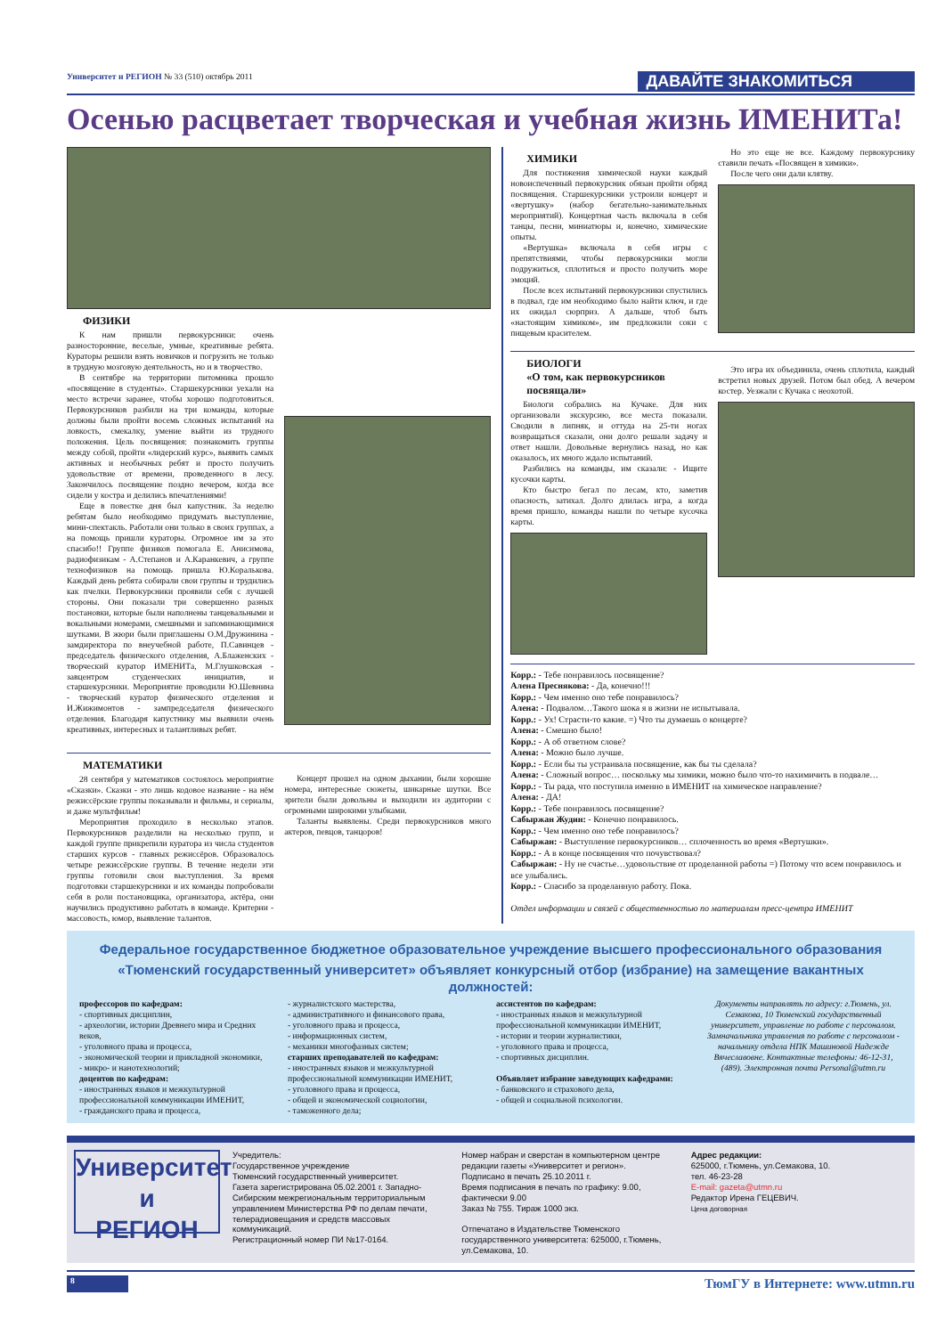Университет и РЕГИОН № 33 (510) октябрь 2011 ДАВАЙТЕ ЗНАКОМИТЬСЯ
Осенью расцветает творческая и учебная жизнь ИМЕНИТа!
ФИЗИКИ
К нам пришли первокурсники: очень разносторонние, веселые, умные, креативные ребята. Кураторы решили взять новичков и погрузить не только в трудную мозговую деятельность, но и в творчество.
В сентябре на территории питомника прошло «посвящение в студенты». Старшекурсники уехали на место встречи заранее, чтобы хорошо подготовиться. Первокурсников разбили на три команды, которые должны были пройти восемь сложных испытаний на ловкость, смекалку, умение выйти из трудного положения. Цель посвящения: познакомить группы между собой, пройти «лидерский курс», выявить самых активных и необычных ребят и просто получить удовольствие от времени, проведенного в лесу. Закончилось посвящение поздно вечером, когда все сидели у костра и делились впечатлениями!
Еще в повестке дня был капустник. За неделю ребятам было необходимо придумать выступление, мини-спектакль. Работали они только в своих группах, а на помощь пришли кураторы. Огромное им за это спасибо!! Группе физиков помогала Е. Анисимова, радиофизикам - А.Степанов и А.Каранкевич, а группе технофизиков на помощь пришла Ю.Коралькова. Каждый день ребята собирали свои группы и трудились как пчелки. Первокурсники проявили себя с лучшей стороны. Они показали три совершенно разных постановки, которые были наполнены танцевальными и вокальными номерами, смешными и запоминающимися шутками. В жюри были приглашены О.М.Дружинина - замдиректора по внеучебной работе, П.Савинцев - председатель физического отделения, А.Блаженских - творческий куратор ИМЕНИТа, М.Глушковская - завцентром студенческих инициатив, и старшекурсники. Мероприятие проводили Ю.Шевнина - творческий куратор физического отделения и И.Жижимонтов - зампредседателя физического отделения. Благодаря капустнику мы выявили очень креативных, интересных и талантливых ребят.
МАТЕМАТИКИ
28 сентября у математиков состоялось мероприятие «Сказки». Сказки - это лишь кодовое название - на нём режиссёрские группы показывали и фильмы, и сериалы, и даже мультфильм!
Мероприятия проходило в несколько этапов. Первокурсников разделили на несколько групп, и каждой группе прикрепили куратора из числа студентов старших курсов - главных режиссёров. Образовалось четыре режиссёрские группы. В течение недели эти группы готовили свои выступления. За время подготовки старшекурсники и их команды попробовали себя в роли постановщика, организатора, актёра, они научились продуктивно работать в команде. Критерии - массовость, юмор, выявление талантов.
Концерт прошел на одном дыхании, были хорошие номера, интересные сюжеты, шикарные шутки. Все зрители были довольны и выходили из аудитории с огромными широкими улыбками.
Таланты выявлены. Среди первокурсников много актеров, певцов, танцоров!
ХИМИКИ
Для постижения химической науки каждый новоиспеченный первокурсник обязан пройти обряд посвящения. Старшекурсники устроили концерт и «вертушку» (набор бегательно-занимательных мероприятий). Концертная часть включала в себя танцы, песни, миниатюры и, конечно, химические опыты.
«Вертушка» включала в себя игры с препятствиями, чтобы первокурсники могли подружиться, сплотиться и просто получить море эмоций.
После всех испытаний первокурсники спустились в подвал, где им необходимо было найти ключ, и где их ожидал сюрприз. А дальше, чтоб быть «настоящим химиком», им предложили соки с пищевым красителем.
Но это еще не все. Каждому первокурснику ставили печать «Посвящен в химики».
После чего они дали клятву.
БИОЛОГИ
«О том, как первокурсников посвящали»
Биологи собрались на Кучаке. Для них организовали экскурсию, все места показали. Сводили в липняк, и оттуда на 25-ти ногах возвращаться сказали, они долго решали задачу и ответ нашли. Довольные вернулись назад, но как оказалось, их много ждало испытаний.
Разбились на команды, им сказали: - Ищите кусочки карты.
Кто быстро бегал по лесам, кто, заметив опасность, затихал. Долго длилась игра, а когда время пришло, команды нашли по четыре кусочка карты.
Это игра их объединила, очень сплотила, каждый встретил новых друзей. Потом был обед. А вечером костер. Уезжали с Кучака с неохотой.
Корр.: - Тебе понравилось посвящение?
Алена Преснякова: - Да, конечно!!!
Корр.: - Чем именно оно тебе понравилось?
Алена: - Подвалом…Такого шока я в жизни не испытывала.
Корр.: - Ух! Страсти-то какие. =) Что ты думаешь о концерте?
Алена: - Смешно было!
Корр.: - А об ответном слове?
Алена: - Можно было лучше.
Корр.: - Если бы ты устраивала посвящение, как бы ты сделала?
Алена: - Сложный вопрос… поскольку мы химики, можно было что-то нахимичить в подвале…
Корр.: - Ты рада, что поступила именно в ИМЕНИТ на химическое направление?
Алена: - ДА!
Корр.: - Тебе понравилось посвящение?
Сабыржан Жудин: - Конечно понравилось.
Корр.: - Чем именно оно тебе понравилось?
Сабыржан: - Выступление первокурсников… сплоченность во время «Вертушки».
Корр.: - А в конце посвящения что почувствовал?
Сабыржан: - Ну не счастье…удовольствие от проделанной работы =) Потому что всем понравилось и все улыбались.
Корр.: - Спасибо за проделанную работу. Пока.
Отдел информации и связей с общественностью по материалам пресс-центра ИМЕНИТ
Федеральное государственное бюджетное образовательное учреждение высшего профессионального образования
«Тюменский государственный университет» объявляет конкурсный отбор (избрание) на замещение вакантных должностей:
профессоров по кафедрам:
- спортивных дисциплин,
- археологии, истории Древнего мира и Средних веков,
- уголовного права и процесса,
- экономической теории и прикладной экономики,
- микро- и нанотехнологий;
доцентов по кафедрам:
- иностранных языков и межкультурной профессиональной коммуникации ИМЕНИТ,
- гражданского права и процесса,
- журналистского мастерства,
- административного и финансового права,
- уголовного права и процесса,
- информационных систем,
- механики многофазных систем;
старших преподавателей по кафедрам:
- иностранных языков и межкультурной профессиональной коммуникации ИМЕНИТ,
- уголовного права и процесса,
- общей и экономической социологии,
- таможенного дела;
ассистентов по кафедрам:
- иностранных языков и межкультурной профессиональной коммуникации ИМЕНИТ,
- истории и теории журналистики,
- уголовного права и процесса,
- спортивных дисциплин.
Объявляет избрание заведующих кафедрами:
- банковского и страхового дела,
- общей и социальной психологии.
Документы направлять по адресу: г.Тюмень, ул. Семакова, 10 Тюменский государственный университет, управление по работе с персоналом. Замначальника управления по работе с персоналом - начальнику отдела НПК Машиновой Надежде Вячеславовне. Контактные телефоны: 46-12-31, (489). Электронная почта Personal@utmn.ru
Университет и
РЕГИОН
Учредитель:
Государственное учреждение
Тюменский государственный университет.
Газета зарегистрирована 05.02.2001 г. Западно-Сибирским межрегиональным территориальным управлением Министерства РФ по делам печати, телерадиовещания и средств массовых коммуникаций.
Регистрационный номер ПИ №17-0164.
Номер набран и сверстан в компьютерном центре редакции газеты «Университет и регион».
Подписано в печать 25.10.2011 г.
Время подписания в печать по графику: 9.00, фактически 9.00
Заказ № 755. Тираж 1000 экз.
Отпечатано в Издательстве Тюменского государственного университета: 625000, г.Тюмень, ул.Семакова, 10.
Адрес редакции:
625000, г.Тюмень, ул.Семакова, 10.
тел. 46-23-28
E-mail: gazeta@utmn.ru
Редактор Ирена ГЕЦЕВИЧ.
Цена договорная
8 ТюмГУ в Интернете: www.utmn.ru